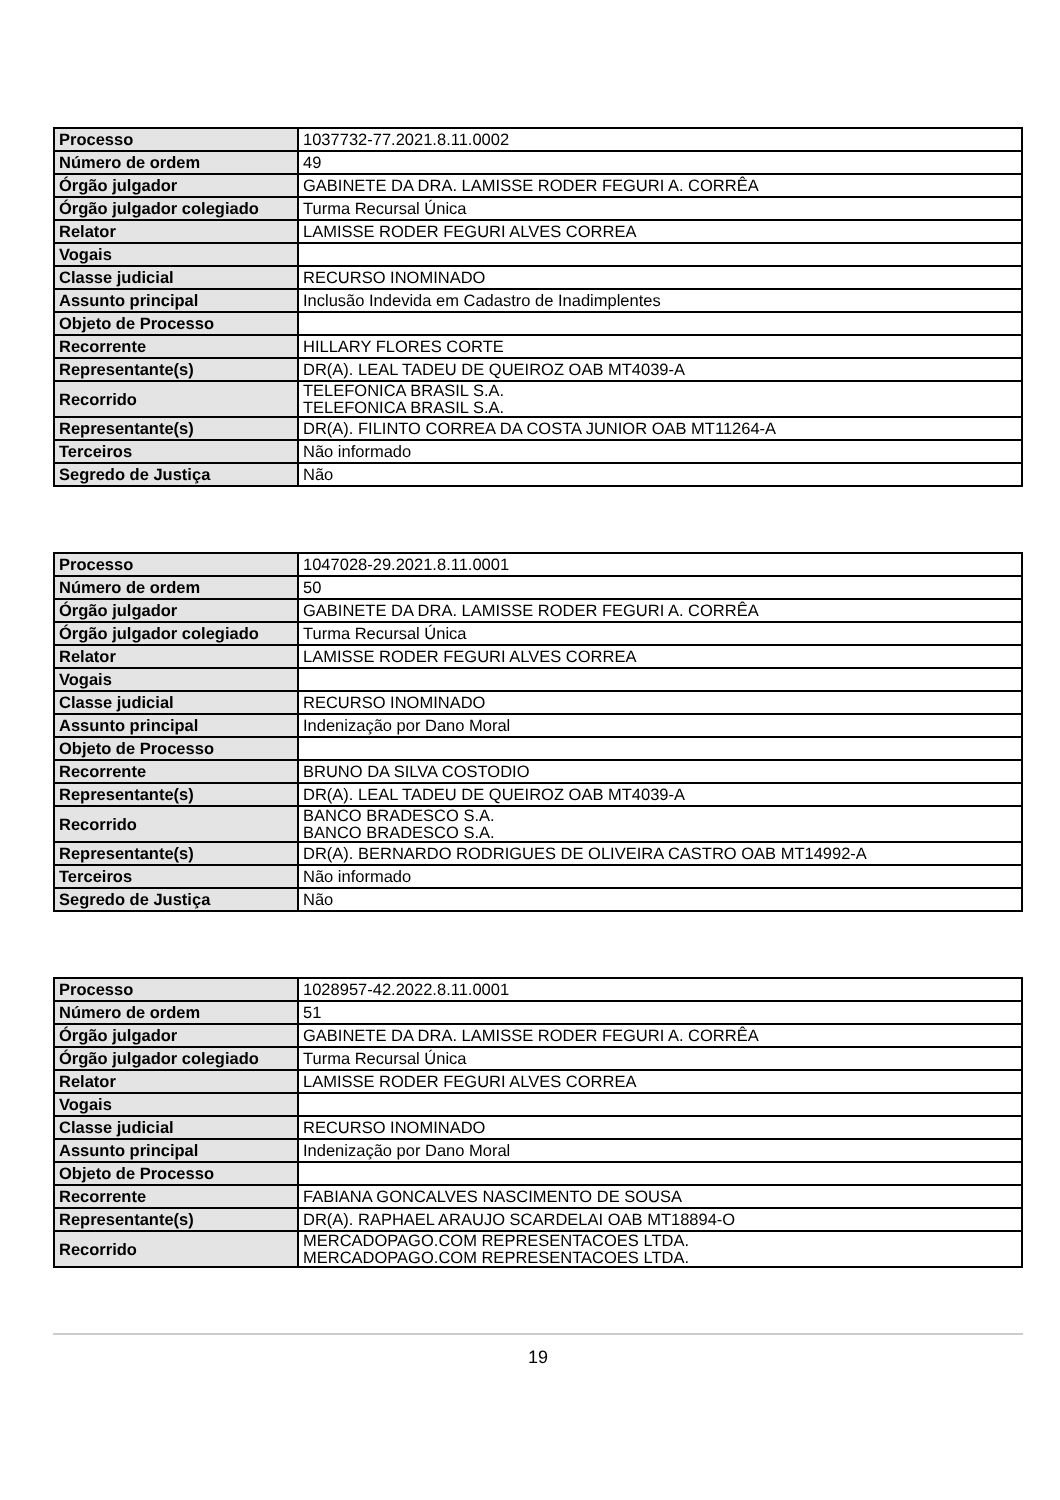| Processo | 1037732-77.2021.8.11.0002 |
| Número de ordem | 49 |
| Órgão julgador | GABINETE DA DRA. LAMISSE RODER FEGURI A. CORRÊA |
| Órgão julgador colegiado | Turma Recursal Única |
| Relator | LAMISSE RODER FEGURI ALVES CORREA |
| Vogais | |
| Classe judicial | RECURSO INOMINADO |
| Assunto principal | Inclusão Indevida em Cadastro de Inadimplentes |
| Objeto de Processo | |
| Recorrente | HILLARY FLORES CORTE |
| Representante(s) | DR(A). LEAL TADEU DE QUEIROZ OAB MT4039-A |
| Recorrido | TELEFONICA BRASIL S.A. TELEFONICA BRASIL S.A. |
| Representante(s) | DR(A). FILINTO CORREA DA COSTA JUNIOR OAB MT11264-A |
| Terceiros | Não informado |
| Segredo de Justiça | Não |
| Processo | 1047028-29.2021.8.11.0001 |
| Número de ordem | 50 |
| Órgão julgador | GABINETE DA DRA. LAMISSE RODER FEGURI A. CORRÊA |
| Órgão julgador colegiado | Turma Recursal Única |
| Relator | LAMISSE RODER FEGURI ALVES CORREA |
| Vogais | |
| Classe judicial | RECURSO INOMINADO |
| Assunto principal | Indenização por Dano Moral |
| Objeto de Processo | |
| Recorrente | BRUNO DA SILVA COSTODIO |
| Representante(s) | DR(A). LEAL TADEU DE QUEIROZ OAB MT4039-A |
| Recorrido | BANCO BRADESCO S.A. BANCO BRADESCO S.A. |
| Representante(s) | DR(A). BERNARDO RODRIGUES DE OLIVEIRA CASTRO OAB MT14992-A |
| Terceiros | Não informado |
| Segredo de Justiça | Não |
| Processo | 1028957-42.2022.8.11.0001 |
| Número de ordem | 51 |
| Órgão julgador | GABINETE DA DRA. LAMISSE RODER FEGURI A. CORRÊA |
| Órgão julgador colegiado | Turma Recursal Única |
| Relator | LAMISSE RODER FEGURI ALVES CORREA |
| Vogais | |
| Classe judicial | RECURSO INOMINADO |
| Assunto principal | Indenização por Dano Moral |
| Objeto de Processo | |
| Recorrente | FABIANA GONCALVES NASCIMENTO DE SOUSA |
| Representante(s) | DR(A). RAPHAEL ARAUJO SCARDELAI OAB MT18894-O |
| Recorrido | MERCADOPAGO.COM REPRESENTACOES LTDA. MERCADOPAGO.COM REPRESENTACOES LTDA. |
19